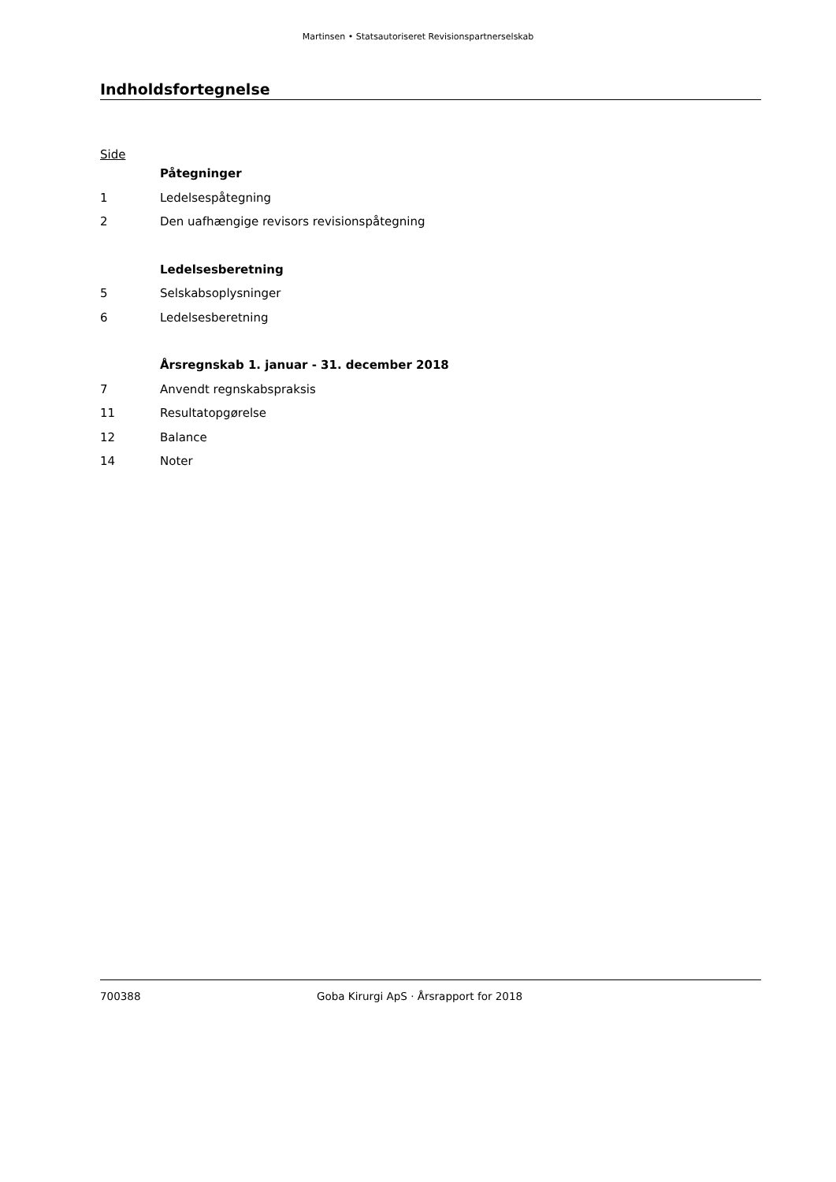Martinsen • Statsautoriseret Revisionspartnerselskab
Indholdsfortegnelse
Side
Påtegninger
1 Ledelsespåtegning
2 Den uafhængige revisors revisionspåtegning
Ledelsesberetning
5 Selskabsoplysninger
6 Ledelsesberetning
Årsregnskab 1. januar - 31. december 2018
7 Anvendt regnskabspraksis
11 Resultatopgørelse
12 Balance
14 Noter
700388 Goba Kirurgi ApS · Årsrapport for 2018